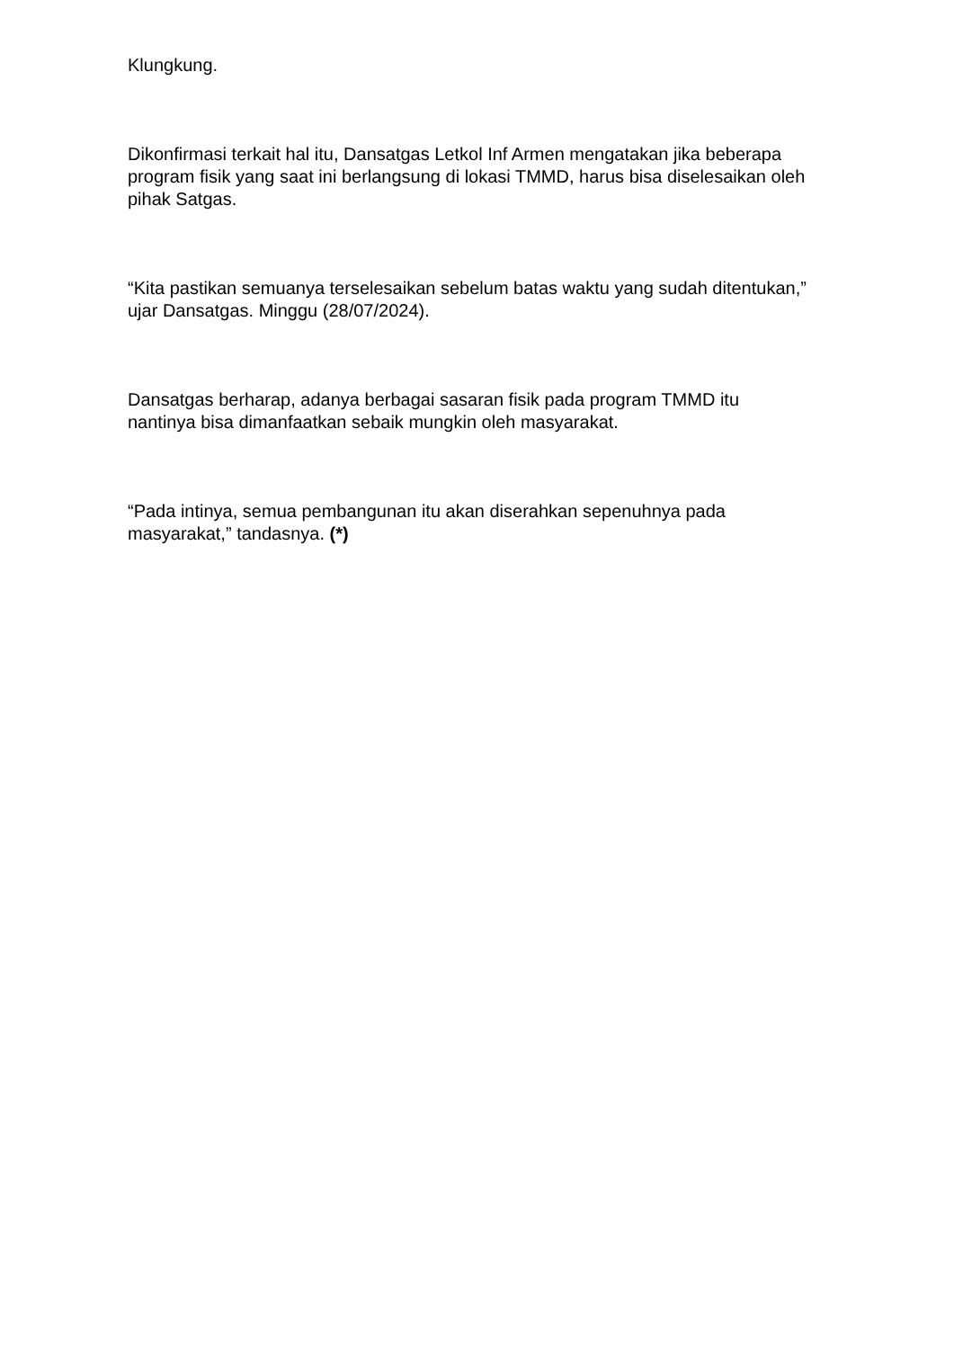Klungkung.
Dikonfirmasi terkait hal itu, Dansatgas Letkol Inf Armen mengatakan jika beberapa program fisik yang saat ini berlangsung di lokasi TMMD, harus bisa diselesaikan oleh pihak Satgas.
“Kita pastikan semuanya terselesaikan sebelum batas waktu yang sudah ditentukan,” ujar Dansatgas. Minggu (28/07/2024).
Dansatgas berharap, adanya berbagai sasaran fisik pada program TMMD itu nantinya bisa dimanfaatkan sebaik mungkin oleh masyarakat.
“Pada intinya, semua pembangunan itu akan diserahkan sepenuhnya pada masyarakat,” tandasnya. (*)